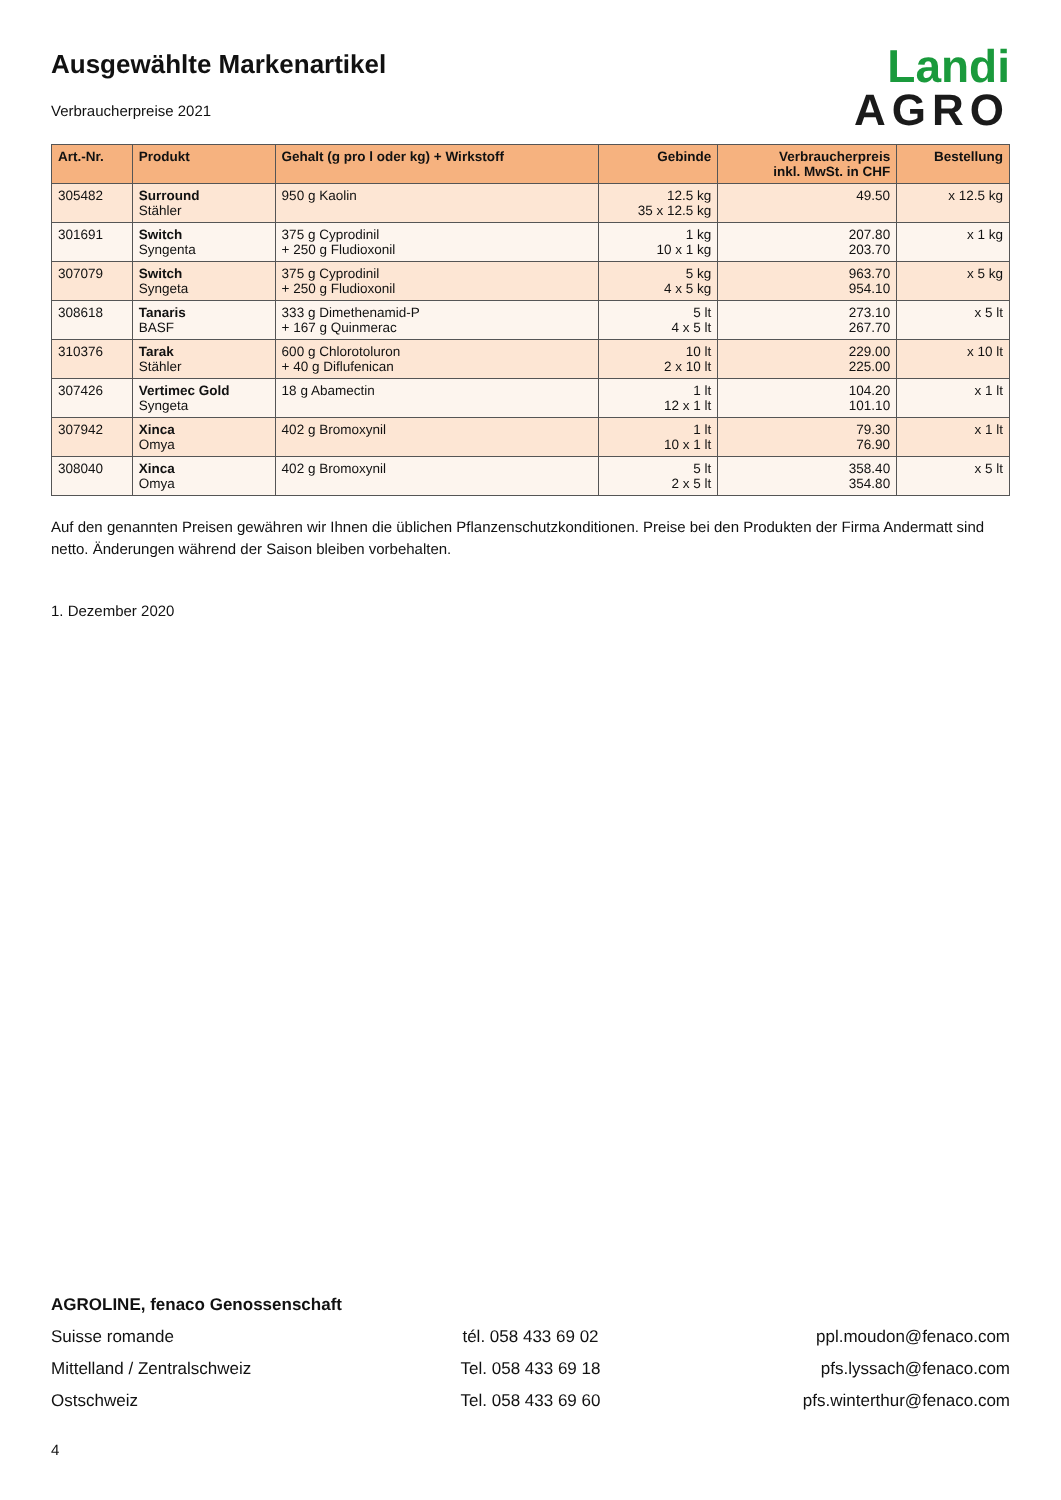Ausgewählte Markenartikel
Verbraucherpreise 2021
Landi
AGRO
| Art.-Nr. | Produkt | Gehalt (g pro l oder kg) + Wirkstoff | Gebinde | Verbraucherpreis inkl. MwSt. in CHF | Bestellung |
| --- | --- | --- | --- | --- | --- |
| 305482 | Surround Stähler | 950 g Kaolin | 12.5 kg 35 x 12.5 kg | 49.50 | x 12.5 kg |
| 301691 | Switch Syngenta | 375 g Cyprodinil + 250 g Fludioxonil | 1 kg 10 x 1 kg | 207.80 203.70 | x 1 kg |
| 307079 | Switch Syngeta | 375 g Cyprodinil + 250 g Fludioxonil | 5 kg 4 x 5 kg | 963.70 954.10 | x 5 kg |
| 308618 | Tanaris BASF | 333 g Dimethenamid-P + 167 g Quinmerac | 5 lt 4 x 5 lt | 273.10 267.70 | x 5 lt |
| 310376 | Tarak Stähler | 600 g Chlorotoluron + 40 g Diflufenican | 10 lt 2 x 10 lt | 229.00 225.00 | x 10 lt |
| 307426 | Vertimec Gold Syngeta | 18 g Abamectin | 1 lt 12 x 1 lt | 104.20 101.10 | x 1 lt |
| 307942 | Xinca Omya | 402 g Bromoxynil | 1 lt 10 x 1 lt | 79.30 76.90 | x 1 lt |
| 308040 | Xinca Omya | 402 g Bromoxynil | 5 lt 2 x 5 lt | 358.40 354.80 | x 5 lt |
Auf den genannten Preisen gewähren wir Ihnen die üblichen Pflanzenschutzkonditionen. Preise bei den Produkten der Firma Andermatt sind netto. Änderungen während der Saison bleiben vorbehalten.
1. Dezember 2020
AGROLINE, fenaco Genossenschaft
Suisse romande tél. 058 433 69 02 ppl.moudon@fenaco.com
Mittelland / Zentralschweiz Tel. 058 433 69 18 pfs.lyssach@fenaco.com
Ostschweiz Tel. 058 433 69 60 pfs.winterthur@fenaco.com
4